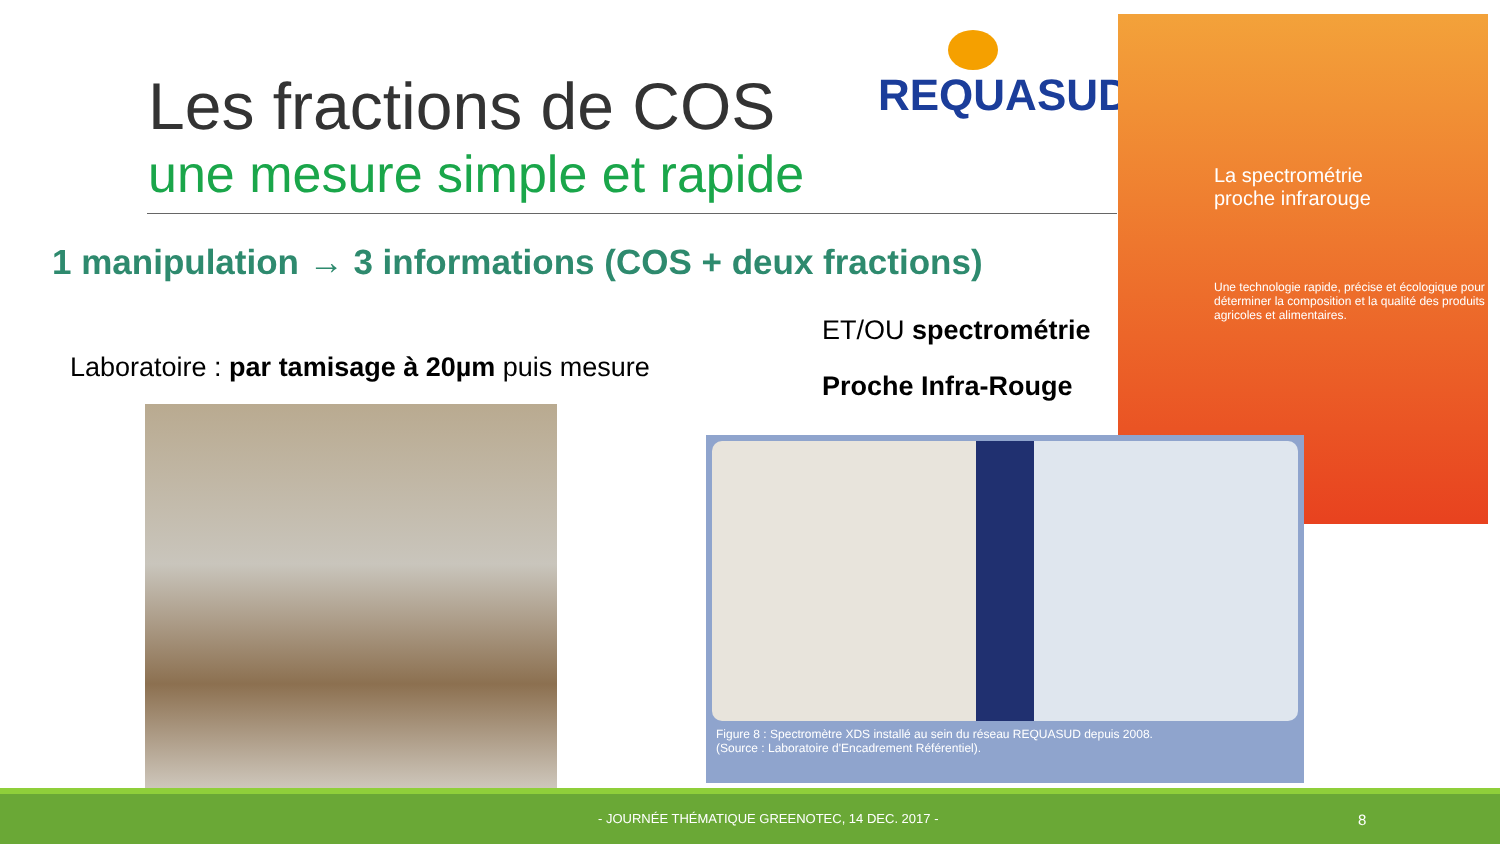Les fractions de COS
une mesure simple et rapide
REQUASUD
La spectrométrie
proche infrarouge
Une technologie rapide, précise et écologique pour déterminer la composition et la qualité des produits agricoles et alimentaires.
1 manipulation → 3 informations (COS + deux fractions)
Laboratoire : par tamisage à 20µm puis mesure
ET/OU spectrométrie
Proche Infra-Rouge
Figure 8 : Spectromètre XDS installé au sein du réseau REQUASUD depuis 2008.
(Source : Laboratoire d'Encadrement Référentiel).
- JOURNÉE THÉMATIQUE GREENOTEC, 14 DEC. 2017 - 8